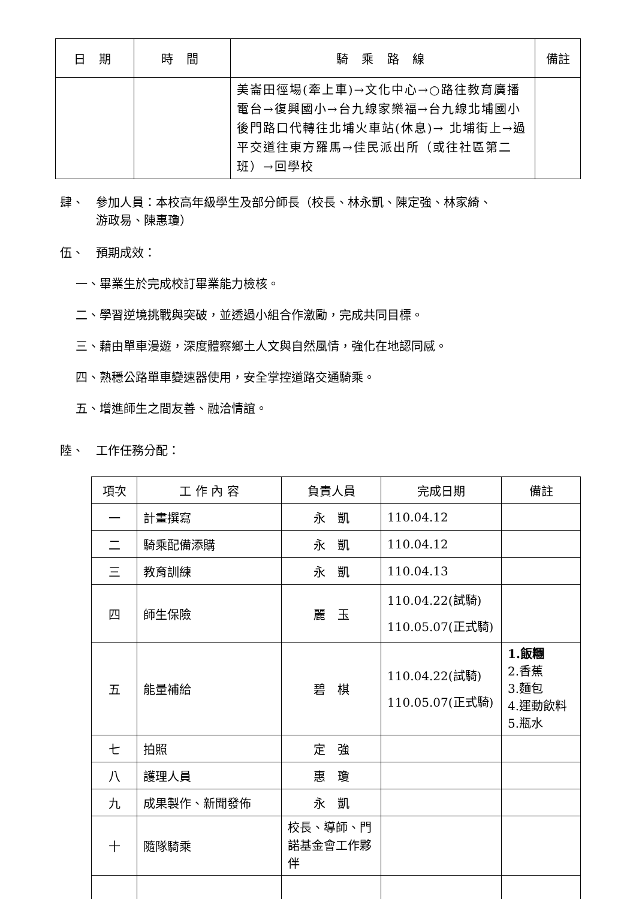| 日 期 | 時 間 | 騎 乘 路 線 | 備註 |
| --- | --- | --- | --- |
| | | 美崙田徑場(牽上車)→文化中心→○路往教育廣播電台→復興國小→台九線家樂福→台九線北埔國小後門路口代轉往北埔火車站(休息)→ 北埔街上→過平交道往東方羅馬→佳民派出所（或往社區第二班）→回學校 | |
肆、　參加人員：本校高年級學生及部分師長（校長、林永凱、陳定強、林家綺、
　　　游政易、陳惠瓊）
伍、　預期成效：
一、畢業生於完成校訂畢業能力檢核。
二、學習逆境挑戰與突破，並透過小組合作激勵，完成共同目標。
三、藉由單車漫遊，深度體察鄉土人文與自然風情，強化在地認同感。
四、熟穩公路單車變速器使用，安全掌控道路交通騎乘。
五、增進師生之間友善、融洽情誼。
陸、　工作任務分配：
| 項次 | 工 作 內 容 | 負責人員 | 完成日期 | 備註 |
| --- | --- | --- | --- | --- |
| 一 | 計畫撰寫 | 永 凱 | 110.04.12 | |
| 二 | 騎乘配備添購 | 永 凱 | 110.04.12 | |
| 三 | 教育訓練 | 永 凱 | 110.04.13 | |
| 四 | 師生保險 | 麗 玉 | 110.04.22(試騎) 110.05.07(正式騎) | |
| 五 | 能量補給 | 碧 棋 | 110.04.22(試騎) 110.05.07(正式騎) | 1.飯糰 2.香蕉 3.麵包 4.運動飲料 5.瓶水 |
| 七 | 拍照 | 定 強 | | |
| 八 | 護理人員 | 惠 瓊 | | |
| 九 | 成果製作、新聞發佈 | 永 凱 | | |
| 十 | 隨隊騎乘 | 校長、導師、門諾基金會工作夥伴 | | |